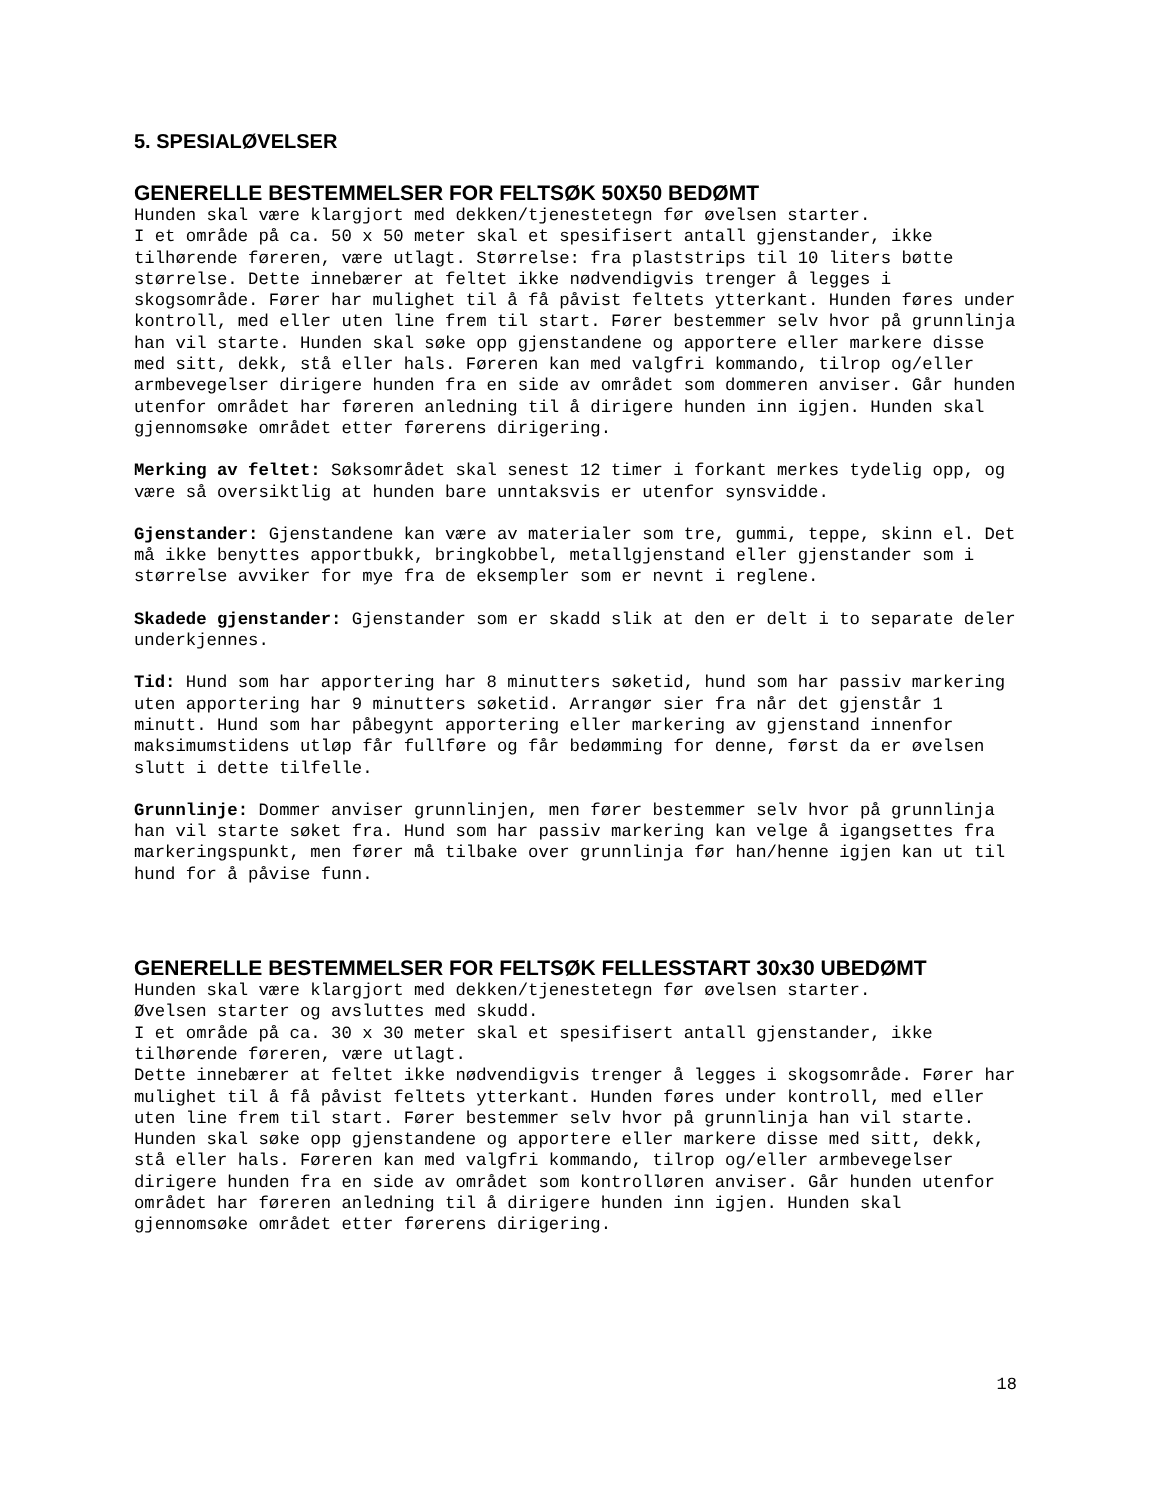5. SPESIALØVELSER
GENERELLE BESTEMMELSER FOR FELTSØK 50X50 BEDØMT
Hunden skal være klargjort med dekken/tjenestetegn før øvelsen starter. I et område på ca. 50 x 50 meter skal et spesifisert antall gjenstander, ikke tilhørende føreren, være utlagt. Størrelse: fra plaststrips til 10 liters bøtte størrelse. Dette innebærer at feltet ikke nødvendigvis trenger å legges i skogsområde. Fører har mulighet til å få påvist feltets ytterkant. Hunden føres under kontroll, med eller uten line frem til start. Fører bestemmer selv hvor på grunnlinja han vil starte. Hunden skal søke opp gjenstandene og apportere eller markere disse med sitt, dekk, stå eller hals. Føreren kan med valgfri kommando, tilrop og/eller armbevegelser dirigere hunden fra en side av området som dommeren anviser. Går hunden utenfor området har føreren anledning til å dirigere hunden inn igjen. Hunden skal gjennomsøke området etter førerens dirigering.
Merking av feltet: Søksområdet skal senest 12 timer i forkant merkes tydelig opp, og være så oversiktlig at hunden bare unntaksvis er utenfor synsvidde.
Gjenstander: Gjenstandene kan være av materialer som tre, gummi, teppe, skinn el. Det må ikke benyttes apportbukk, bringkobbel, metallgjenstand eller gjenstander som i størrelse avviker for mye fra de eksempler som er nevnt i reglene.
Skadede gjenstander: Gjenstander som er skadd slik at den er delt i to separate deler underkjennes.
Tid: Hund som har apportering har 8 minutters søketid, hund som har passiv markering uten apportering har 9 minutters søketid. Arrangør sier fra når det gjenstår 1 minutt. Hund som har påbegynt apportering eller markering av gjenstand innenfor maksimumstidens utløp får fullføre og får bedømming for denne, først da er øvelsen slutt i dette tilfelle.
Grunnlinje: Dommer anviser grunnlinjen, men fører bestemmer selv hvor på grunnlinja han vil starte søket fra. Hund som har passiv markering kan velge å igangsettes fra markeringspunkt, men fører må tilbake over grunnlinja før han/henne igjen kan ut til hund for å påvise funn.
GENERELLE BESTEMMELSER FOR FELTSØK FELLESSTART 30x30 UBEDØMT
Hunden skal være klargjort med dekken/tjenestetegn før øvelsen starter. Øvelsen starter og avsluttes med skudd. I et område på ca. 30 x 30 meter skal et spesifisert antall gjenstander, ikke tilhørende føreren, være utlagt. Dette innebærer at feltet ikke nødvendigvis trenger å legges i skogsområde. Fører har mulighet til å få påvist feltets ytterkant. Hunden føres under kontroll, med eller uten line frem til start. Fører bestemmer selv hvor på grunnlinja han vil starte. Hunden skal søke opp gjenstandene og apportere eller markere disse med sitt, dekk, stå eller hals. Føreren kan med valgfri kommando, tilrop og/eller armbevegelser dirigere hunden fra en side av området som kontrolløren anviser. Går hunden utenfor området har føreren anledning til å dirigere hunden inn igjen. Hunden skal gjennomsøke området etter førerens dirigering.
18